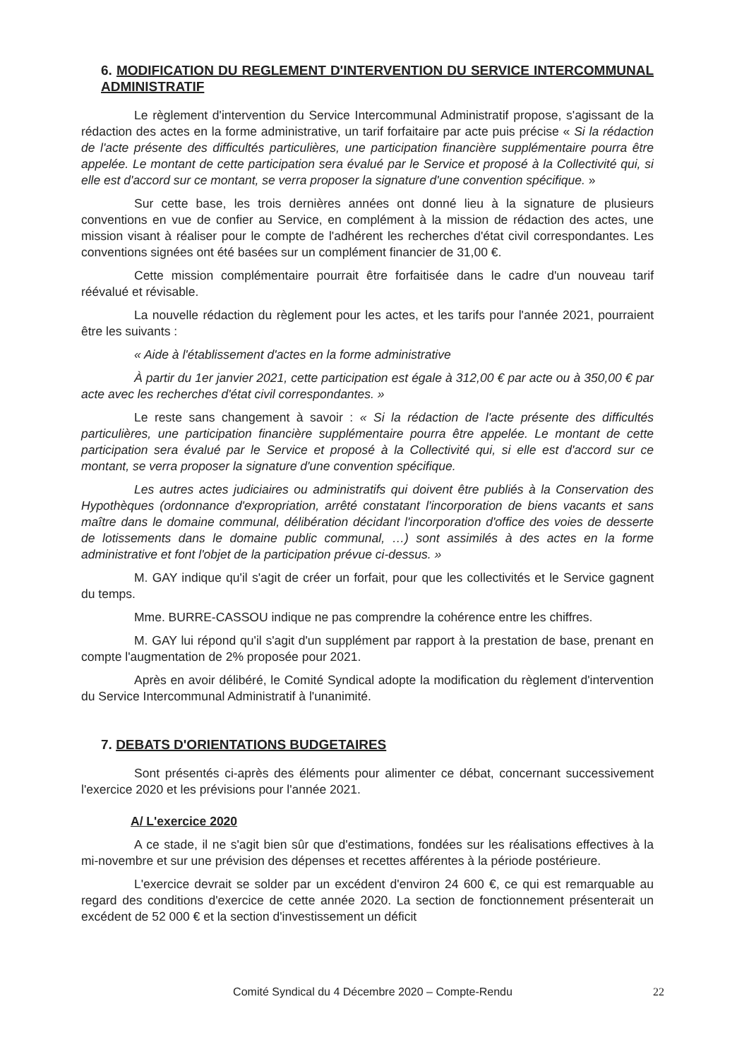6. MODIFICATION DU REGLEMENT D'INTERVENTION DU SERVICE INTERCOMMUNAL ADMINISTRATIF
Le règlement d'intervention du Service Intercommunal Administratif propose, s'agissant de la rédaction des actes en la forme administrative, un tarif forfaitaire par acte puis précise « Si la rédaction de l'acte présente des difficultés particulières, une participation financière supplémentaire pourra être appelée. Le montant de cette participation sera évalué par le Service et proposé à la Collectivité qui, si elle est d'accord sur ce montant, se verra proposer la signature d'une convention spécifique. »
Sur cette base, les trois dernières années ont donné lieu à la signature de plusieurs conventions en vue de confier au Service, en complément à la mission de rédaction des actes, une mission visant à réaliser pour le compte de l'adhérent les recherches d'état civil correspondantes. Les conventions signées ont été basées sur un complément financier de 31,00 €.
Cette mission complémentaire pourrait être forfaitisée dans le cadre d'un nouveau tarif réévalué et révisable.
La nouvelle rédaction du règlement pour les actes, et les tarifs pour l'année 2021, pourraient être les suivants :
« Aide à l'établissement d'actes en la forme administrative
À partir du 1er janvier 2021, cette participation est égale à 312,00 € par acte ou à 350,00 € par acte avec les recherches d'état civil correspondantes. »
Le reste sans changement à savoir : « Si la rédaction de l'acte présente des difficultés particulières, une participation financière supplémentaire pourra être appelée. Le montant de cette participation sera évalué par le Service et proposé à la Collectivité qui, si elle est d'accord sur ce montant, se verra proposer la signature d'une convention spécifique.
Les autres actes judiciaires ou administratifs qui doivent être publiés à la Conservation des Hypothèques (ordonnance d'expropriation, arrêté constatant l'incorporation de biens vacants et sans maître dans le domaine communal, délibération décidant l'incorporation d'office des voies de desserte de lotissements dans le domaine public communal, …) sont assimilés à des actes en la forme administrative et font l'objet de la participation prévue ci-dessus. »
M. GAY indique qu'il s'agit de créer un forfait, pour que les collectivités et le Service gagnent du temps.
Mme. BURRE-CASSOU indique ne pas comprendre la cohérence entre les chiffres.
M. GAY lui répond qu'il s'agit d'un supplément par rapport à la prestation de base, prenant en compte l'augmentation de 2% proposée pour 2021.
Après en avoir délibéré, le Comité Syndical adopte la modification du règlement d'intervention du Service Intercommunal Administratif à l'unanimité.
7. DEBATS D'ORIENTATIONS BUDGETAIRES
Sont présentés ci-après des éléments pour alimenter ce débat, concernant successivement l'exercice 2020 et les prévisions pour l'année 2021.
A/ L'exercice 2020
A ce stade, il ne s'agit bien sûr que d'estimations, fondées sur les réalisations effectives à la mi-novembre et sur une prévision des dépenses et recettes afférentes à la période postérieure.
L'exercice devrait se solder par un excédent d'environ 24 600 €, ce qui est remarquable au regard des conditions d'exercice de cette année 2020. La section de fonctionnement présenterait un excédent de 52 000 € et la section d'investissement un déficit
Comité Syndical du 4 Décembre 2020 – Compte-Rendu 22